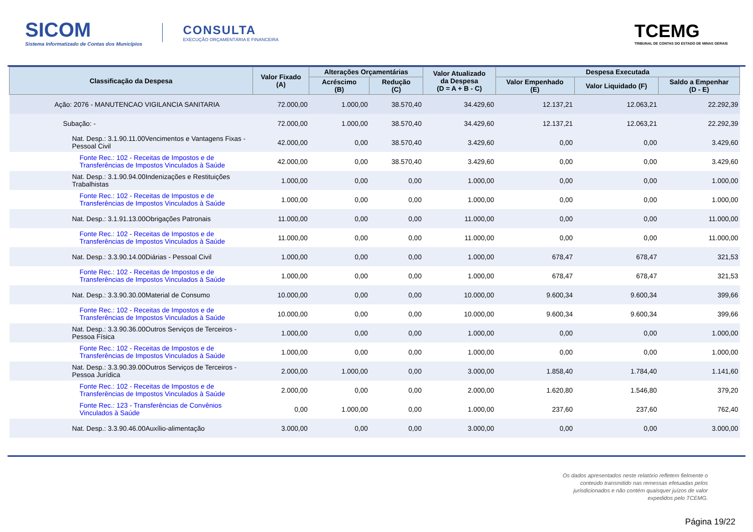SICOM
Sistema Informatizado de Contas dos Municípios
CONSULTA
EXECUÇÃO ORÇAMENTÁRIA E FINANCEIRA
TCEMG
TRIBUNAL DE CONTAS DO ESTADO DE MINAS GERAIS
| Classificação da Despesa | Valor Fixado (A) | Alterações Orçamentárias | | Valor Atualizado da Despesa (D = A + B - C) | Despesa Executada | | |
| --- | --- | --- | --- | --- | --- | --- | --- |
| | | Acréscimo (B) | Redução (C) | | Valor Empenhado (E) | Valor Liquidado (F) | Saldo a Empenhar (D - E) |
| Ação: 2076 - MANUTENCAO VIGILANCIA SANITARIA | 72.000,00 | 1.000,00 | 38.570,40 | 34.429,60 | 12.137,21 | 12.063,21 | 22.292,39 |
| Subação: - | 72.000,00 | 1.000,00 | 38.570,40 | 34.429,60 | 12.137,21 | 12.063,21 | 22.292,39 |
| Nat. Desp.: 3.1.90.11.00Vencimentos e Vantagens Fixas - Pessoal Civil | 42.000,00 | 0,00 | 38.570,40 | 3.429,60 | 0,00 | 0,00 | 3.429,60 |
| Fonte Rec.: 102 - Receitas de Impostos e de Transferências de Impostos Vinculados à Saúde | 42.000,00 | 0,00 | 38.570,40 | 3.429,60 | 0,00 | 0,00 | 3.429,60 |
| Nat. Desp.: 3.1.90.94.00Indenizações e Restituições Trabalhistas | 1.000,00 | 0,00 | 0,00 | 1.000,00 | 0,00 | 0,00 | 1.000,00 |
| Fonte Rec.: 102 - Receitas de Impostos e de Transferências de Impostos Vinculados à Saúde | 1.000,00 | 0,00 | 0,00 | 1.000,00 | 0,00 | 0,00 | 1.000,00 |
| Nat. Desp.: 3.1.91.13.00Obrigações Patronais | 11.000,00 | 0,00 | 0,00 | 11.000,00 | 0,00 | 0,00 | 11.000,00 |
| Fonte Rec.: 102 - Receitas de Impostos e de Transferências de Impostos Vinculados à Saúde | 11.000,00 | 0,00 | 0,00 | 11.000,00 | 0,00 | 0,00 | 11.000,00 |
| Nat. Desp.: 3.3.90.14.00Diárias - Pessoal Civil | 1.000,00 | 0,00 | 0,00 | 1.000,00 | 678,47 | 678,47 | 321,53 |
| Fonte Rec.: 102 - Receitas de Impostos e de Transferências de Impostos Vinculados à Saúde | 1.000,00 | 0,00 | 0,00 | 1.000,00 | 678,47 | 678,47 | 321,53 |
| Nat. Desp.: 3.3.90.30.00Material de Consumo | 10.000,00 | 0,00 | 0,00 | 10.000,00 | 9.600,34 | 9.600,34 | 399,66 |
| Fonte Rec.: 102 - Receitas de Impostos e de Transferências de Impostos Vinculados à Saúde | 10.000,00 | 0,00 | 0,00 | 10.000,00 | 9.600,34 | 9.600,34 | 399,66 |
| Nat. Desp.: 3.3.90.36.00Outros Serviços de Terceiros - Pessoa Física | 1.000,00 | 0,00 | 0,00 | 1.000,00 | 0,00 | 0,00 | 1.000,00 |
| Fonte Rec.: 102 - Receitas de Impostos e de Transferências de Impostos Vinculados à Saúde | 1.000,00 | 0,00 | 0,00 | 1.000,00 | 0,00 | 0,00 | 1.000,00 |
| Nat. Desp.: 3.3.90.39.00Outros Serviços de Terceiros - Pessoa Jurídica | 2.000,00 | 1.000,00 | 0,00 | 3.000,00 | 1.858,40 | 1.784,40 | 1.141,60 |
| Fonte Rec.: 102 - Receitas de Impostos e de Transferências de Impostos Vinculados à Saúde | 2.000,00 | 0,00 | 0,00 | 2.000,00 | 1.620,80 | 1.546,80 | 379,20 |
| Fonte Rec.: 123 - Transferências de Convênios Vinculados à Saúde | 0,00 | 1.000,00 | 0,00 | 1.000,00 | 237,60 | 237,60 | 762,40 |
| Nat. Desp.: 3.3.90.46.00Auxílio-alimentação | 3.000,00 | 0,00 | 0,00 | 3.000,00 | 0,00 | 0,00 | 3.000,00 |
Os dados apresentados neste relatório refletem fielmente o conteúdo transmitido nas remessas efetuadas pelos jurisdicionados e não contém quaisquer juízos de valor expedidos pelo TCEMG.
Página 19/22